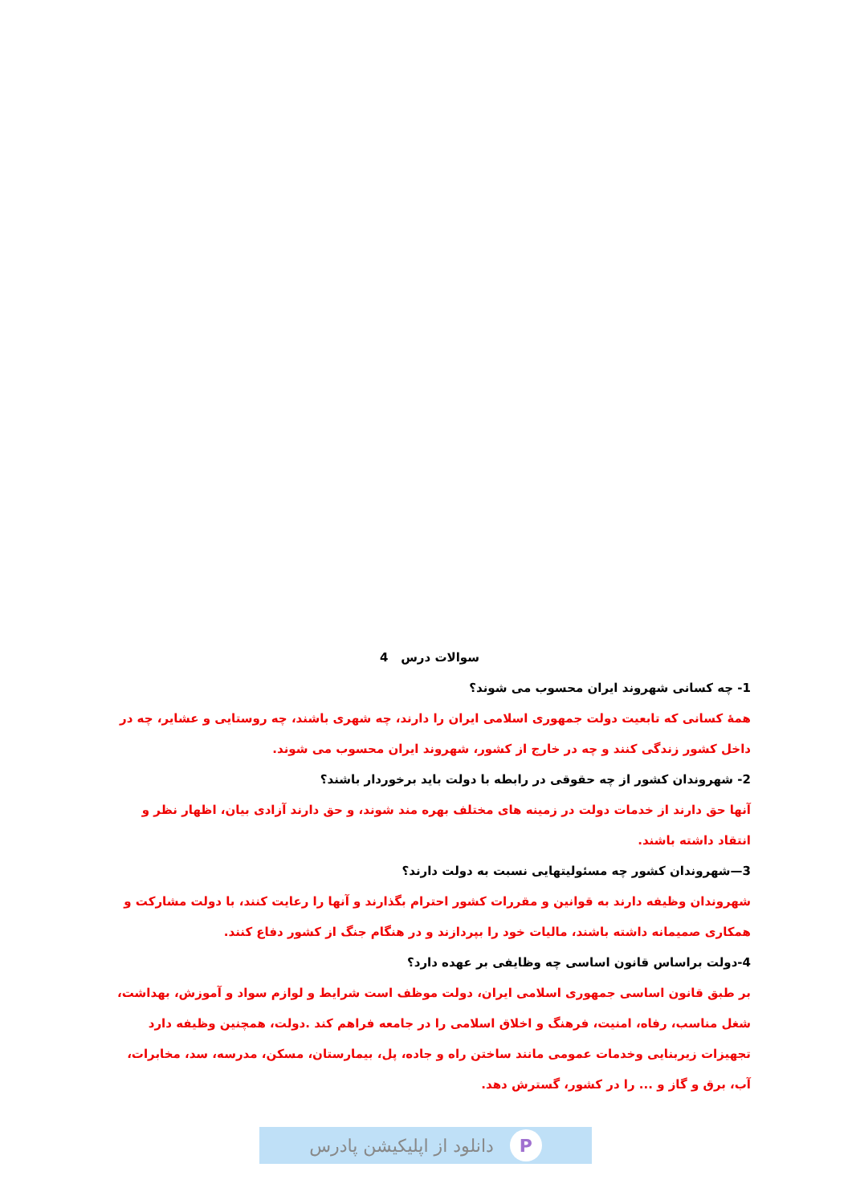سوالات درس 4
1- چه کسانی شهروند ایران محسوب می شوند؟
همهٔ کسانی که تابعیت دولت جمهوری اسلامی ایران را دارند، چه شهری باشند، چه روستایی و عشایر، چه در داخل کشور زندگی کنند و چه در خارج از کشور، شهروند ایران محسوب می شوند.
2- شهروندان کشور از چه حقوقی در رابطه با دولت باید برخوردار باشند؟
آنها حق دارند از خدمات دولت در زمینه های مختلف بهره مند شوند، و حق دارند آزادی بیان، اظهار نظر و انتقاد داشته باشند.
3—شهروندان کشور چه مسئولیتهایی نسبت به دولت دارند؟
شهروندان وظیفه دارند به قوانین و مقررات کشور احترام بگذارند و آنها را رعایت کنند، با دولت مشارکت و همکاری صمیمانه داشته باشند، مالیات خود را بپردازند و در هنگام جنگ از کشور دفاع کنند.
4-دولت براساس قانون اساسی چه وظایفی بر عهده دارد؟
بر طبق قانون اساسی جمهوری اسلامی ایران، دولت موظف است شرایط و لوازم سواد و آموزش، بهداشت، شغل مناسب، رفاه، امنیت، فرهنگ و اخلاق اسلامی را در جامعه فراهم کند .دولت، همچنین وظیفه دارد تجهیزات زیربنایی وخدمات عمومی مانند ساختن راه و جاده، پل، بیمارستان، مسکن، مدرسه، سد، مخابرات، آب، برق و گاز و ... را در کشور، گسترش دهد.
P
دانلود از اپلیکیشن پادرس